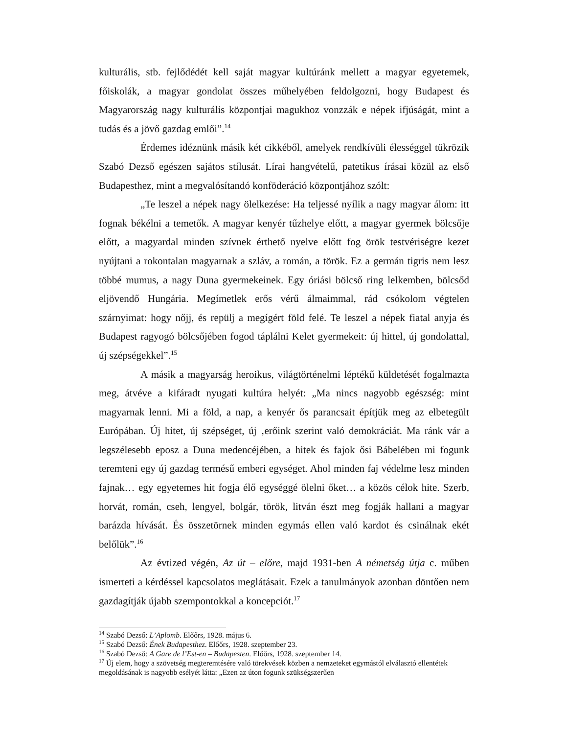kulturális, stb. fejlődédét kell saját magyar kultúránk mellett a magyar egyetemek, főiskolák, a magyar gondolat összes műhelyében feldolgozni, hogy Budapest és Magyarország nagy kulturális központjai magukhoz vonzzák e népek ifjúságát, mint a tudás és a jövő gazdag emlői”.<sup>14</sup>
Érdemes idéznünk másik két cikkéből, amelyek rendkívüli élességgel tükrözik Szabó Dezső egészen sajátos stílusát. Lírai hangvételű, patetikus írásai közül az első Budapesthez, mint a megvalósítandó konföderáció központjához szólt:
„Te leszel a népek nagy ölelkezése: Ha teljessé nyílik a nagy magyar álom: itt fognak békélni a temetők. A magyar kenyér tűzhelye előtt, a magyar gyermek bölcsője előtt, a magyardal minden szívnek érthető nyelve előtt fog örök testvériségre kezet nyújtani a rokontalan magyarnak a szláv, a román, a török. Ez a germán tigris nem lesz többé mumus, a nagy Duna gyermekeinek. Egy óriási bölcső ring lelkemben, bölcsőd eljövendő Hungária. Megímetlek erős vérű álmaimmal, rád csókolom végtelen szárnyimat: hogy nőjj, és repülj a megígért föld felé. Te leszel a népek fiatal anyja és Budapest ragyogó bölcsőjében fogod táplálni Kelet gyermekeit: új hittel, új gondolattal, új szépségekkel”.<sup>15</sup>
A másik a magyarság heroikus, világtörténelmi léptékű küldetését fogalmazta meg, átvéve a kifáradt nyugati kultúra helyét: „Ma nincs nagyobb egészség: mint magyarnak lenni. Mi a föld, a nap, a kenyér ős parancsait építjük meg az elbetegült Európában. Új hitet, új szépséget, új ‚erőink szerint való demokráciát. Ma ránk vár a legszélesebb eposz a Duna medencéjében, a hitek és fajok ősi Bábelében mi fogunk teremteni egy új gazdag termésű emberi egységet. Ahol minden faj védelme lesz minden fajnak… egy egyetemes hit fogja élő egységgé ölelni őket… a közös célok hite. Szerb, horvát, román, cseh, lengyel, bolgár, török, litván észt meg fogják hallani a magyar barázda hívását. És összetörnek minden egymás ellen való kardot és csinálnak ekét belőlük”.<sup>16</sup>
Az évtized végén, Az út – előre, majd 1931-ben A németség útja c. műben ismerteti a kérdéssel kapcsolatos meglátásait. Ezek a tanulmányok azonban döntően nem gazdagítják újabb szempontokkal a koncepciót.<sup>17</sup>
<sup>14</sup> Szabó Dezső: L’Aplomb. Előőrs, 1928. május 6.
<sup>15</sup> Szabó Dezső: Ének Budapesthez. Előőrs, 1928. szeptember 23.
<sup>16</sup> Szabó Dezső: A Gare de l’Est-en – Budapesten. Előőrs, 1928. szeptember 14.
<sup>17</sup> Új elem, hogy a szövetség megteremtésére való törekvések közben a nemzeteket egymástól elválasztó ellentétek megoldásának is nagyobb esélyét látta: „Ezen az úton fogunk szükségszerűen